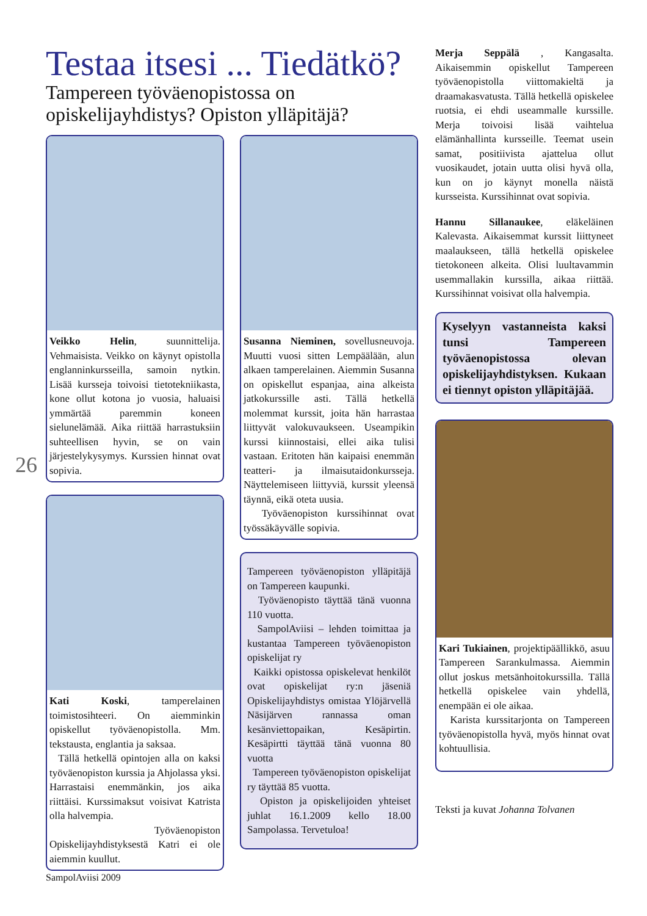26
Testaa itsesi ... Tiedätkö?
Tampereen työväenopistossa on opiskelijayhdistys? Opiston ylläpitäjä?
Veikko Helin, suunnittelija. Vehmaisista. Veikko on käynyt opistolla englanninkursseilla, samoin nytkin. Lisää kursseja toivoisi tietotekniikasta, kone ollut kotona jo vuosia, haluaisi ymmärtää paremmin koneen sielunelämää. Aika riittää harrastuksiin suhteellisen hyvin, se on vain järjestelykysymys. Kurssien hinnat ovat sopivia.
Kati Koski, tamperelainen toimistosihteeri. On aiemminkin opiskellut työväenopistolla. Mm. tekstausta, englantia ja saksaa.
Tällä hetkellä opintojen alla on kaksi työväenopiston kurssia ja Ahjolassa yksi. Harrastaisi enemmänkin, jos aika riittäisi. Kurssimaksut voisivat Katrista olla halvempia.
Työväenopiston Opiskelijayhdistyksestä Katri ei ole aiemmin kuullut.
Susanna Nieminen, sovellusneuvoja. Muutti vuosi sitten Lempäälään, alun alkaen tamperelainen. Aiemmin Susanna on opiskellut espanjaa, aina alkeista jatkokurssille asti. Tällä hetkellä molemmat kurssit, joita hän harrastaa liittyvät valokuvaukseen. Useampikin kurssi kiinnostaisi, ellei aika tulisi vastaan. Eritoten hän kaipaisi enemmän teatteri- ja ilmaisutaidonkursseja. Näyttelemiseen liittyviä, kurssit yleensä täynnä, eikä oteta uusia.
Työväenopiston kurssihinnat ovat työssäkäyvälle sopivia.
Tampereen työväenopiston ylläpitäjä on Tampereen kaupunki.
Työväenopisto täyttää tänä vuonna 110 vuotta.
SampolAviisi – lehden toimittaa ja kustantaa Tampereen työväenopiston opiskelijat ry
Kaikki opistossa opiskelevat henkilöt ovat opiskelijat ry:n jäseniä Opiskelijayhdistys omistaa Ylöjärvellä Näsijärven rannassa oman kesänviettopaikan, Kesäpirtin. Kesäpirtti täyttää tänä vuonna 80 vuotta
Tampereen työväenopiston opiskelijat ry täyttää 85 vuotta.
Opiston ja opiskelijoiden yhteiset juhlat 16.1.2009 kello 18.00 Sampolassa. Tervetuloa!
Merja Seppälä , Kangasalta. Aikaisemmin opiskellut Tampereen työväenopistolla viittomakieltä ja draamakasvatusta. Tällä hetkellä opiskelee ruotsia, ei ehdi useammalle kurssille. Merja toivoisi lisää vaihtelua elämänhallinta kursseille. Teemat usein samat, positiivista ajattelua ollut vuosikaudet, jotain uutta olisi hyvä olla, kun on jo käynyt monella näistä kursseista. Kurssihinnat ovat sopivia.
Hannu Sillanaukee, eläkeläinen Kalevasta. Aikaisemmat kurssit liittyneet maalaukseen, tällä hetkellä opiskelee tietokoneen alkeita. Olisi luultavammin usemmallakin kurssilla, aikaa riittää. Kurssihinnat voisivat olla halvempia.
Kyselyyn vastanneista kaksi tunsi Tampereen työväenopistossa olevan opiskelijayhdistyksen. Kukaan ei tiennyt opiston ylläpitäjää.
Kari Tukiainen, projektipäällikkö, asuu Tampereen Sarankulmassa. Aiemmin ollut joskus metsänhoitokurssilla. Tällä hetkellä opiskelee vain yhdellä, enempään ei ole aikaa.
Karista kurssitarjonta on Tampereen työväenopistolla hyvä, myös hinnat ovat kohtuullisia.
Teksti ja kuvat Johanna Tolvanen
SampolAviisi 2009